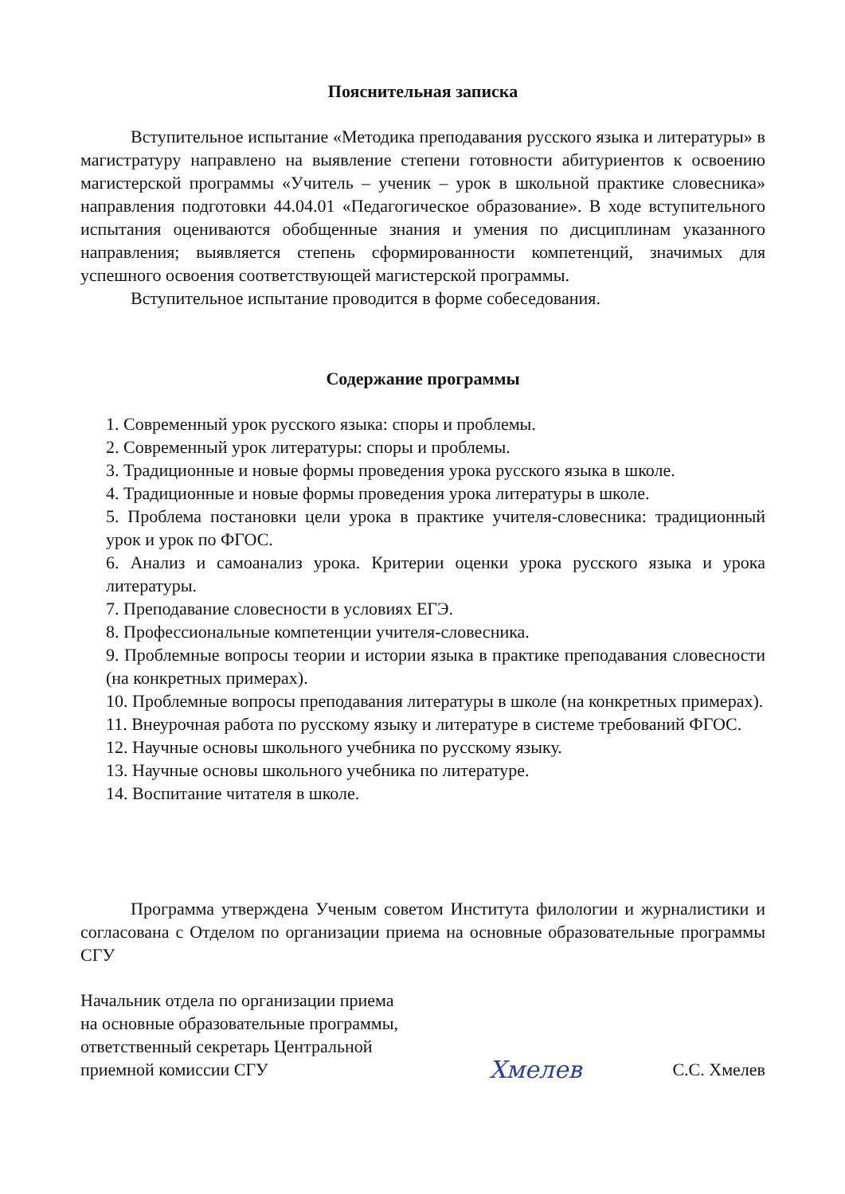Пояснительная записка
Вступительное испытание «Методика преподавания русского языка и литературы» в магистратуру направлено на выявление степени готовности абитуриентов к освоению магистерской программы «Учитель – ученик – урок в школьной практике словесника» направления подготовки 44.04.01 «Педагогическое образование». В ходе вступительного испытания оцениваются обобщенные знания и умения по дисциплинам указанного направления; выявляется степень сформированности компетенций, значимых для успешного освоения соответствующей магистерской программы.
Вступительное испытание проводится в форме собеседования.
Содержание программы
1. Современный урок русского языка: споры и проблемы.
2. Современный урок литературы: споры и проблемы.
3. Традиционные и новые формы проведения урока русского языка в школе.
4. Традиционные и новые формы проведения урока литературы в школе.
5. Проблема постановки цели урока в практике учителя-словесника: традиционный урок и урок по ФГОС.
6. Анализ и самоанализ урока. Критерии оценки урока русского языка и урока литературы.
7. Преподавание словесности в условиях ЕГЭ.
8. Профессиональные компетенции учителя-словесника.
9. Проблемные вопросы теории и истории языка в практике преподавания словесности (на конкретных примерах).
10. Проблемные вопросы преподавания литературы в школе (на конкретных примерах).
11. Внеурочная работа по русскому языку и литературе в системе требований ФГОС.
12. Научные основы школьного учебника по русскому языку.
13. Научные основы школьного учебника по литературе.
14. Воспитание читателя в школе.
Программа утверждена Ученым советом Института филологии и журналистики и согласована с Отделом по организации приема на основные образовательные программы СГУ
Начальник отдела по организации приема
на основные образовательные программы,
ответственный секретарь Центральной
приемной комиссии СГУ
Хмелев
С.С. Хмелев